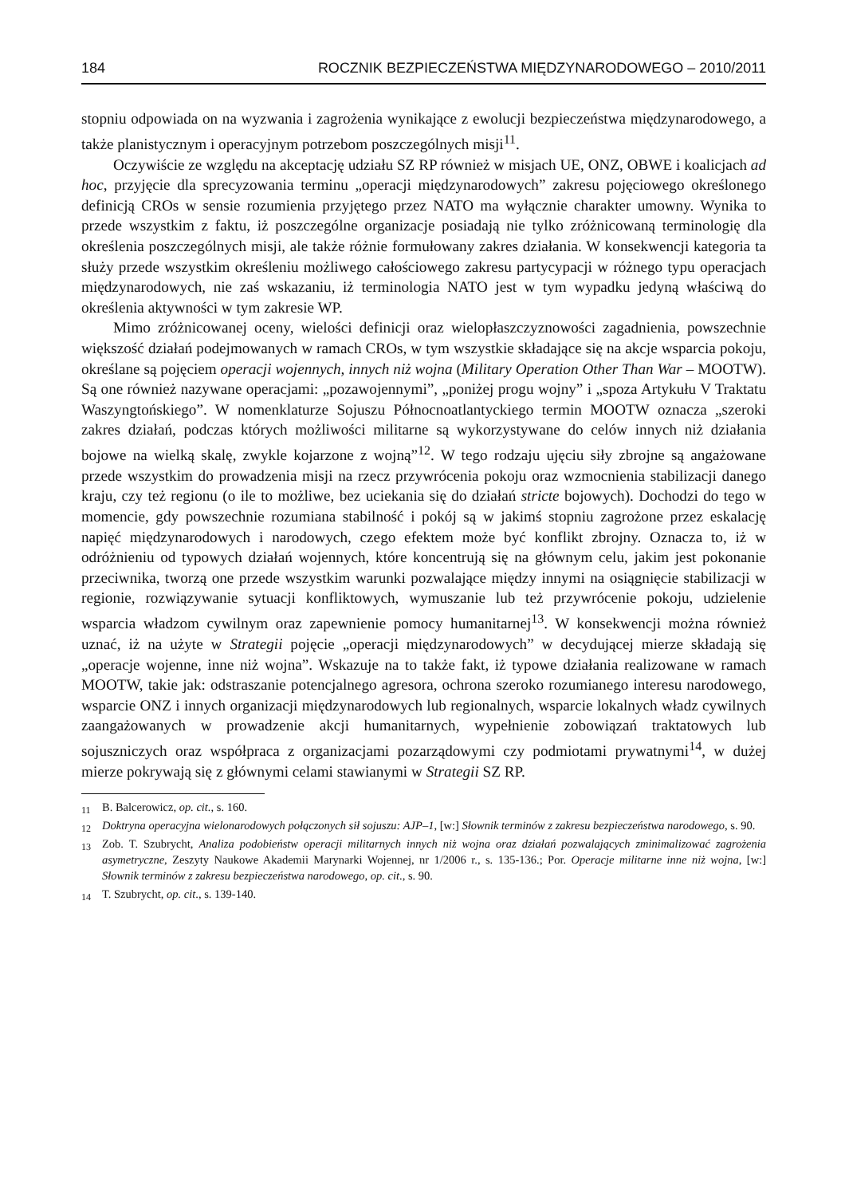184 ROCZNIK BEZPIECZEŃSTWA MIĘDZYNARODOWEGO – 2010/2011
stopniu odpowiada on na wyzwania i zagrożenia wynikające z ewolucji bezpieczeństwa międzynarodowego, a także planistycznym i operacyjnym potrzebom poszczególnych misji<sup>11</sup>.
Oczywiście ze względu na akceptację udziału SZ RP również w misjach UE, ONZ, OBWE i koalicjach ad hoc, przyjęcie dla sprecyzowania terminu „operacji międzynarodowych” zakresu pojęciowego określonego definicją CROs w sensie rozumienia przyjętego przez NATO ma wyłącznie charakter umowny. Wynika to przede wszystkim z faktu, iż poszczególne organizacje posiadają nie tylko zróżnicowaną terminologię dla określenia poszczególnych misji, ale także różnie formułowany zakres działania. W konsekwencji kategoria ta służy przede wszystkim określeniu możliwego całościowego zakresu partycypacji w różnego typu operacjach międzynarodowych, nie zaś wskazaniu, iż terminologia NATO jest w tym wypadku jedyną właściwą do określenia aktywności w tym zakresie WP.
Mimo zróżnicowanej oceny, wielości definicji oraz wielopłaszczyznowości zagadnienia, powszechnie większość działań podejmowanych w ramach CROs, w tym wszystkie składające się na akcje wsparcia pokoju, określane są pojęciem operacji wojennych, innych niż wojna (Military Operation Other Than War – MOOTW). Są one również nazywane operacjami: „pozawojennymi”, „poniżej progu wojny” i „spoza Artykułu V Traktatu Waszyngtońskiego”. W nomenklaturze Sojuszu Północnoatlantyckiego termin MOOTW oznacza „szeroki zakres działań, podczas których możliwości militarne są wykorzystywane do celów innych niż działania bojowe na wielką skalę, zwykle kojarzone z wojną”<sup>12</sup>. W tego rodzaju ujęciu siły zbrojne są angażowane przede wszystkim do prowadzenia misji na rzecz przywrócenia pokoju oraz wzmocnienia stabilizacji danego kraju, czy też regionu (o ile to możliwe, bez uciekania się do działań stricte bojowych). Dochodzi do tego w momencie, gdy powszechnie rozumiana stabilność i pokój są w jakimś stopniu zagrożone przez eskalację napięć międzynarodowych i narodowych, czego efektem może być konflikt zbrojny. Oznacza to, iż w odróżnieniu od typowych działań wojennych, które koncentrują się na głównym celu, jakim jest pokonanie przeciwnika, tworzą one przede wszystkim warunki pozwalające między innymi na osiągnięcie stabilizacji w regionie, rozwiązywanie sytuacji konfliktowych, wymuszanie lub też przywrócenie pokoju, udzielenie wsparcia władzom cywilnym oraz zapewnienie pomocy humanitarnej<sup>13</sup>. W konsekwencji można również uznać, iż na użyte w Strategii pojęcie „operacji międzynarodowych” w decydującej mierze składają się „operacje wojenne, inne niż wojna”. Wskazuje na to także fakt, iż typowe działania realizowane w ramach MOOTW, takie jak: odstraszanie potencjalnego agresora, ochrona szeroko rozumianego interesu narodowego, wsparcie ONZ i innych organizacji międzynarodowych lub regionalnych, wsparcie lokalnych władz cywilnych zaangażowanych w prowadzenie akcji humanitarnych, wypełnienie zobowiązań traktatowych lub sojuszniczych oraz współpraca z organizacjami pozarządowymi czy podmiotami prywatnymi<sup>14</sup>, w dużej mierze pokrywają się z głównymi celami stawianymi w Strategii SZ RP.
<sup>11</sup> B. Balcerowicz, op. cit., s. 160.
<sup>12</sup> Doktryna operacyjna wielonarodowych połączonych sił sojuszu: AJP–1, [w:] Słownik terminów z zakresu bezpieczeństwa narodowego, s. 90.
<sup>13</sup> Zob. T. Szubrycht, Analiza podobieństw operacji militarnych innych niż wojna oraz działań pozwalających zminimalizować zagrożenia asymetryczne, Zeszyty Naukowe Akademii Marynarki Wojennej, nr 1/2006 r., s. 135-136.; Por. Operacje militarne inne niż wojna, [w:] Słownik terminów z zakresu bezpieczeństwa narodowego, op. cit., s. 90.
<sup>14</sup> T. Szubrycht, op. cit., s. 139-140.